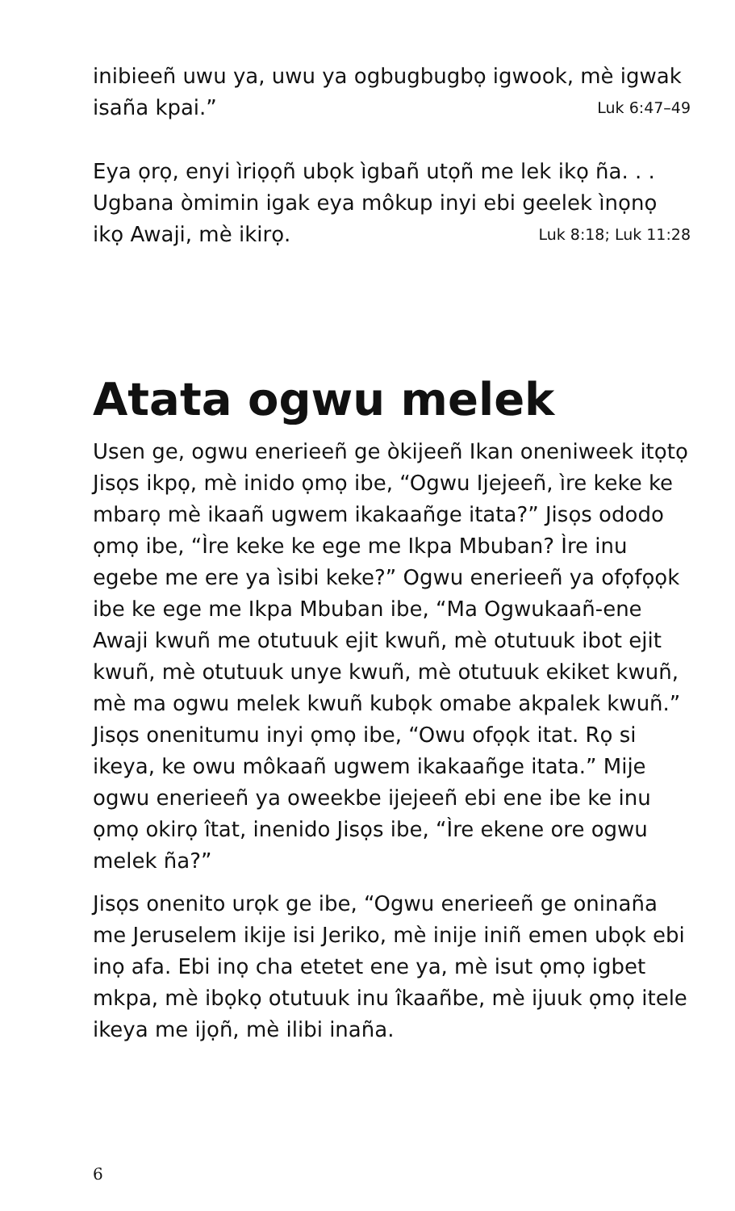inibieeñ uwu ya, uwu ya ogbugbugbọ igwook, mè igwak isaña kpai.” Luk 6:47–49
Eya ọrọ, enyi ìriọọñ ubọk ìgbañ utọñ me lek ikọ ña. . . Ugbana òmimin igak eya môkup inyi ebi geelek ìnọnọ ikọ Awaji, mè ikirọ. Luk 8:18; Luk 11:28
Atata ogwu melek
Usen ge, ogwu enerieeñ ge òkijeeñ Ikan oneniweek itọtọ Jisọs ikpọ, mè inido ọmọ ibe, “Ogwu Ijejeeñ, ìre keke ke mbarọ mè ikaañ ugwem ikakaañge itata?” Jisọs ododo ọmọ ibe, “Ìre keke ke ege me Ikpa Mbuban? Ìre inu egebe me ere ya ìsibi keke?” Ogwu enerieeñ ya ofọfọọk ibe ke ege me Ikpa Mbuban ibe, “Ma Ogwukaañ-ene Awaji kwuñ me otutuuk ejit kwuñ, mè otutuuk ibot ejit kwuñ, mè otutuuk unye kwuñ, mè otutuuk ekiket kwuñ, mè ma ogwu melek kwuñ kubọk omabe akpalek kwuñ.” Jisọs onenitumu inyi ọmọ ibe, “Owu ofọọk itat. Rọ si ikeya, ke owu môkaañ ugwem ikakaañge itata.” Mije ogwu enerieeñ ya oweekbe ijejeeñ ebi ene ibe ke inu ọmọ okirọ îtat, inenido Jisọs ibe, “Ìre ekene ore ogwu melek ña?”
Jisọs onenito urọk ge ibe, “Ogwu enerieeñ ge oninaña me Jeruselem ikije isi Jeriko, mè inije iniñ emen ubọk ebi inọ afa. Ebi inọ cha etetet ene ya, mè isut ọmọ igbet mkpa, mè ibọkọ otutuuk inu îkaañbe, mè ijuuk ọmọ itele ikeya me ijọñ, mè ilibi inaña.
6